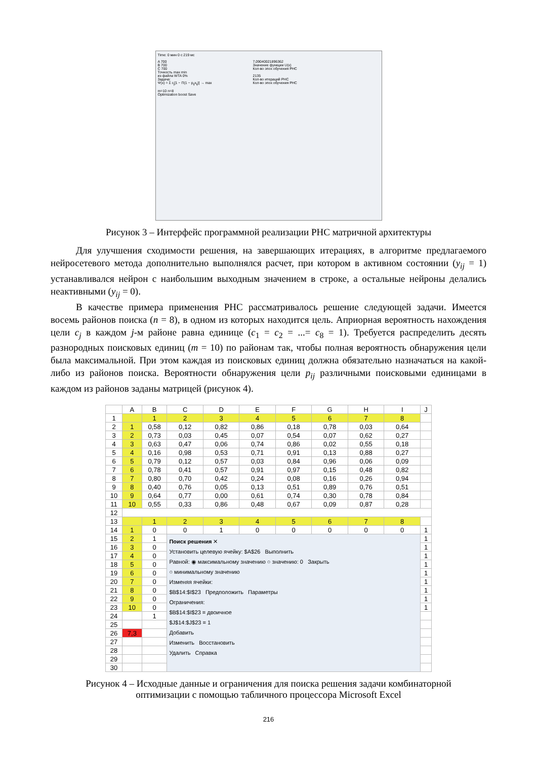Time: 0 мин 0 с 219 мс
A 700
B 700
C 700
Точность max min
из файла WTA 0%
Задача:
Ψ(x) = Σ c<sub>j</sub>[1 − Π(1 − p<sub>ij</sub>x<sub>ij</sub>)] → max
m=10 n=8
Optimization boost Save
7,09040021896362
Значение функции U(x)
Кол-во эпох обучения РНС
2135
Кол-во итераций РНС
Кол-во эпох обучения РНС
Рисунок 3 – Интерфейс программной реализации РНС матричной архитектуры
Для улучшения сходимости решения, на завершающих итерациях, в алгоритме предлагаемого нейросетевого метода дополнительно выполнялся расчет, при котором в активном состоянии (y<sub>ij</sub> = 1) устанавливался нейрон с наибольшим выходным значением в строке, а остальные нейроны делались неактивными (y<sub>ij</sub> = 0).
В качестве примера применения РНС рассматривалось решение следующей задачи. Имеется восемь районов поиска (n = 8), в одном из которых находится цель. Априорная вероятность нахождения цели c<sub>j</sub> в каждом j-м районе равна единице (c<sub>1</sub> = c<sub>2</sub> = ...= c<sub>8</sub> = 1). Требуется распределить десять разнородных поисковых единиц (m = 10) по районам так, чтобы полная вероятность обнаружения цели была максимальной. При этом каждая из поисковых единиц должна обязательно назначаться на какой-либо из районов поиска. Вероятности обнаружения цели p<sub>ij</sub> различными поисковыми единицами в каждом из районов заданы матрицей (рисунок 4).
| | A | B | C | D | E | F | G | H | I | J |
| --- | --- | --- | --- | --- | --- | --- | --- | --- | --- | --- |
| 1 | | 1 | 2 | 3 | 4 | 5 | 6 | 7 | 8 | |
| 2 | 1 | 0,58 | 0,12 | 0,82 | 0,86 | 0,18 | 0,78 | 0,03 | 0,64 | |
| 3 | 2 | 0,73 | 0,03 | 0,45 | 0,07 | 0,54 | 0,07 | 0,62 | 0,27 | |
| 4 | 3 | 0,63 | 0,47 | 0,06 | 0,74 | 0,86 | 0,02 | 0,55 | 0,18 | |
| 5 | 4 | 0,16 | 0,98 | 0,53 | 0,71 | 0,91 | 0,13 | 0,88 | 0,27 | |
| 6 | 5 | 0,79 | 0,12 | 0,57 | 0,03 | 0,84 | 0,96 | 0,06 | 0,09 | |
| 7 | 6 | 0,78 | 0,41 | 0,57 | 0,91 | 0,97 | 0,15 | 0,48 | 0,82 | |
| 8 | 7 | 0,80 | 0,70 | 0,42 | 0,24 | 0,08 | 0,16 | 0,26 | 0,94 | |
| 9 | 8 | 0,40 | 0,76 | 0,05 | 0,13 | 0,51 | 0,89 | 0,76 | 0,51 | |
| 10 | 9 | 0,64 | 0,77 | 0,00 | 0,61 | 0,74 | 0,30 | 0,78 | 0,84 | |
| 11 | 10 | 0,55 | 0,33 | 0,86 | 0,48 | 0,67 | 0,09 | 0,87 | 0,28 | |
| 12 | | | | | | | | | | |
| 13 | | 1 | 2 | 3 | 4 | 5 | 6 | 7 | 8 | |
| 14 | 1 | 0 | 0 | 1 | 0 | 0 | 0 | 0 | 0 | 1 |
| 15 | 2 | 1 | Поиск решения ✕ Установить целевую ячейку: $A$26 Выполнить Равной: ◉ максимальному значению ○ значению: 0 Закрыть ○ минимальному значению Изменяя ячейки: $B$14:$I$23 Предположить Параметры Ограничения: $B$14:$I$23 = двоичное $J$14:$J$23 = 1 Добавить Изменить Восстановить Удалить Справка | | | | | | | 1 |
| 16 | 3 | 0 | | | | | | | | 1 |
| 17 | 4 | 0 | | | | | | | | 1 |
| 18 | 5 | 0 | | | | | | | | 1 |
| 19 | 6 | 0 | | | | | | | | 1 |
| 20 | 7 | 0 | | | | | | | | 1 |
| 21 | 8 | 0 | | | | | | | | 1 |
| 22 | 9 | 0 | | | | | | | | 1 |
| 23 | 10 | 0 | | | | | | | | 1 |
| 24 | | 1 | | | | | | | | |
| 25 | | | | | | | | | | |
| 26 | 7,3 | | | | | | | | | |
| 27 | | | | | | | | | | |
| 28 | | | | | | | | | | |
| 29 | | | | | | | | | | |
| 30 | | | | | | | | | | |
Рисунок 4 – Исходные данные и ограничения для поиска решения задачи комбинаторной
оптимизации с помощью табличного процессора Microsoft Excel
216